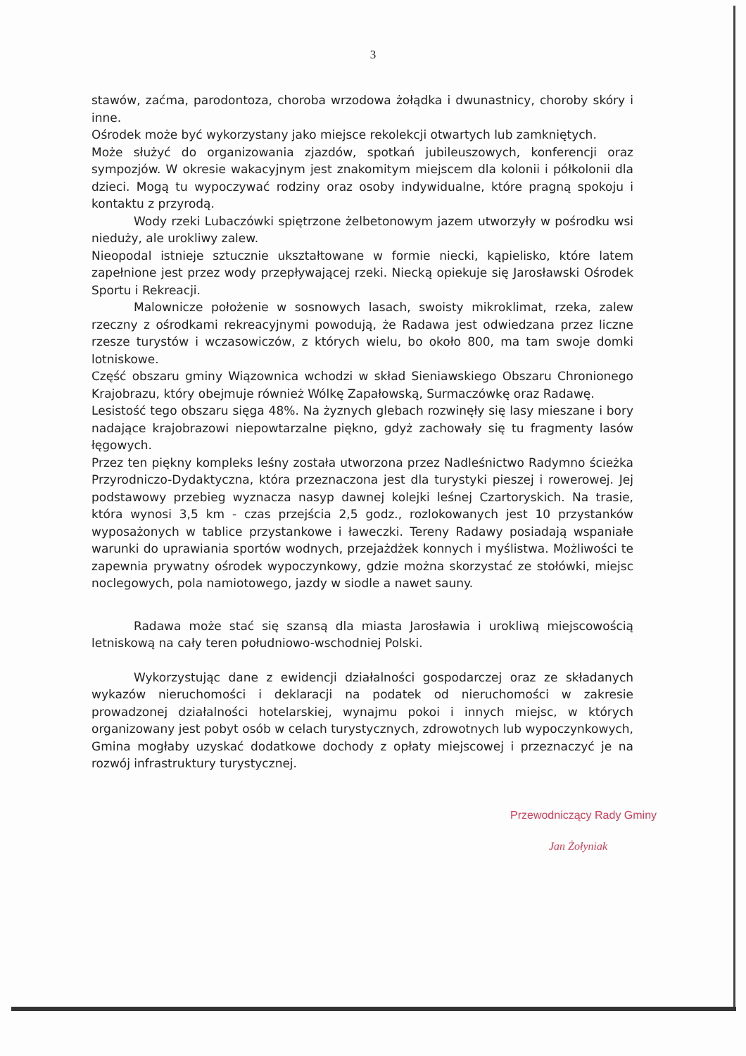3
stawów, zaćma, parodontoza, choroba wrzodowa żołądka i dwunastnicy, choroby skóry i inne.
Ośrodek może być wykorzystany jako miejsce rekolekcji otwartych lub zamkniętych.
Może służyć do organizowania zjazdów, spotkań jubileuszowych, konferencji oraz sympozjów. W okresie wakacyjnym jest znakomitym miejscem dla kolonii i półkolonii dla dzieci. Mogą tu wypoczywać rodziny oraz osoby indywidualne, które pragną spokoju i kontaktu z przyrodą.
Wody rzeki Lubaczówki spiętrzone żelbetonowym jazem utworzyły w pośrodku wsi nieduży, ale urokliwy zalew.
Nieopodal istnieje sztucznie ukształtowane w formie niecki, kąpielisko, które latem zapełnione jest przez wody przepływającej rzeki. Niecką opiekuje się Jarosławski Ośrodek Sportu i Rekreacji.
Malownicze położenie w sosnowych lasach, swoisty mikroklimat, rzeka, zalew rzeczny z ośrodkami rekreacyjnymi powodują, że Radawa jest odwiedzana przez liczne rzesze turystów i wczasowiczów, z których wielu, bo około 800, ma tam swoje domki lotniskowe.
Część obszaru gminy Wiązownica wchodzi w skład Sieniawskiego Obszaru Chronionego Krajobrazu, który obejmuje również Wólkę Zapałowską, Surmaczówkę oraz Radawę.
Lesistość tego obszaru sięga 48%. Na żyznych glebach rozwinęły się lasy mieszane i bory nadające krajobrazowi niepowtarzalne piękno, gdyż zachowały się tu fragmenty lasów łęgowych.
Przez ten piękny kompleks leśny została utworzona przez Nadleśnictwo Radymno ścieżka Przyrodniczo-Dydaktyczna, która przeznaczona jest dla turystyki pieszej i rowerowej. Jej podstawowy przebieg wyznacza nasyp dawnej kolejki leśnej Czartoryskich. Na trasie, która wynosi 3,5 km - czas przejścia 2,5 godz., rozlokowanych jest 10 przystanków wyposażonych w tablice przystankowe i ławeczki. Tereny Radawy posiadają wspaniałe warunki do uprawiania sportów wodnych, przejażdżek konnych i myślistwa. Możliwości te zapewnia prywatny ośrodek wypoczynkowy, gdzie można skorzystać ze stołówki, miejsc noclegowych, pola namiotowego, jazdy w siodle a nawet sauny.
Radawa może stać się szansą dla miasta Jarosławia i urokliwą miejscowością letniskową na cały teren południowo-wschodniej Polski.
Wykorzystując dane z ewidencji działalności gospodarczej oraz ze składanych wykazów nieruchomości i deklaracji na podatek od nieruchomości w zakresie prowadzonej działalności hotelarskiej, wynajmu pokoi i innych miejsc, w których organizowany jest pobyt osób w celach turystycznych, zdrowotnych lub wypoczynkowych, Gmina mogłaby uzyskać dodatkowe dochody z opłaty miejscowej i przeznaczyć je na rozwój infrastruktury turystycznej.
Przewodniczący Rady Gminy
Jan Żołyniak